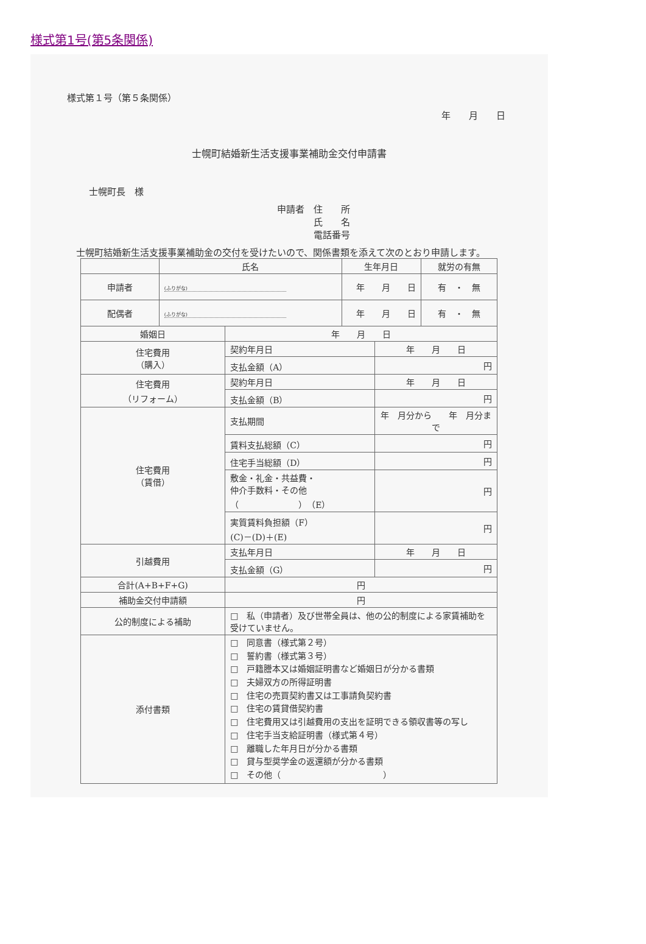様式第1号(第5条関係)
様式第１号（第５条関係）
年　　月　　日
士幌町結婚新生活支援事業補助金交付申請書
士幌町長　様
申請者　住　　所
　　　　氏　　名
　　　　電話番号
　士幌町結婚新生活支援事業補助金の交付を受けたいので、関係書類を添えて次のとおり申請します。
| | 氏名 | | 生年月日 | | 就労の有無 |
| --- | --- | --- | --- | --- | --- |
| 申請者 | (ふりがな) | | 年 月 日 | | 有 ・ 無 |
| 配偶者 | (ふりがな) | | 年 月 日 | | 有 ・ 無 |
| 婚姻日 | | 年 月 日 | | | |
| 住宅費用 （購入） | | 契約年月日 | | 年 月 日 | |
| | | 支払金額（A） | | 円 | |
| 住宅費用 （リフォーム） | | 契約年月日 | | 年 月 日 | |
| | | 支払金額（B） | | 円 | |
| 住宅費用 （賃借） | | 支払期間 | | 年 月分から 年 月分まで | |
| | | 賃料支払総額（C） | | 円 | |
| | | 住宅手当総額（D） | | 円 | |
| | | 敷金・礼金・共益費・ 仲介手数料・その他 （ ）（E） | | 円 | |
| | | 実質賃料負担額（F） (C)－(D)＋(E) | | 円 | |
| 引越費用 | | 支払年月日 | | 年 月 日 | |
| | | 支払金額（G） | | 円 | |
| 合計(A+B+F+G) | | 円 | | | |
| 補助金交付申請額 | | 円 | | | |
| 公的制度による補助 | | □ 私（申請者）及び世帯全員は、他の公的制度による家賃補助を受けていません。 | | | |
| 添付書類 | | □ 同意書（様式第２号） □ 誓約書（様式第３号） □ 戸籍謄本又は婚姻証明書など婚姻日が分かる書類 □ 夫婦双方の所得証明書 □ 住宅の売買契約書又は工事請負契約書 □ 住宅の賃貸借契約書 □ 住宅費用又は引越費用の支出を証明できる領収書等の写し □ 住宅手当支給証明書（様式第４号） □ 離職した年月日が分かる書類 □ 貸与型奨学金の返還額が分かる書類 □ その他（ ） | | | |